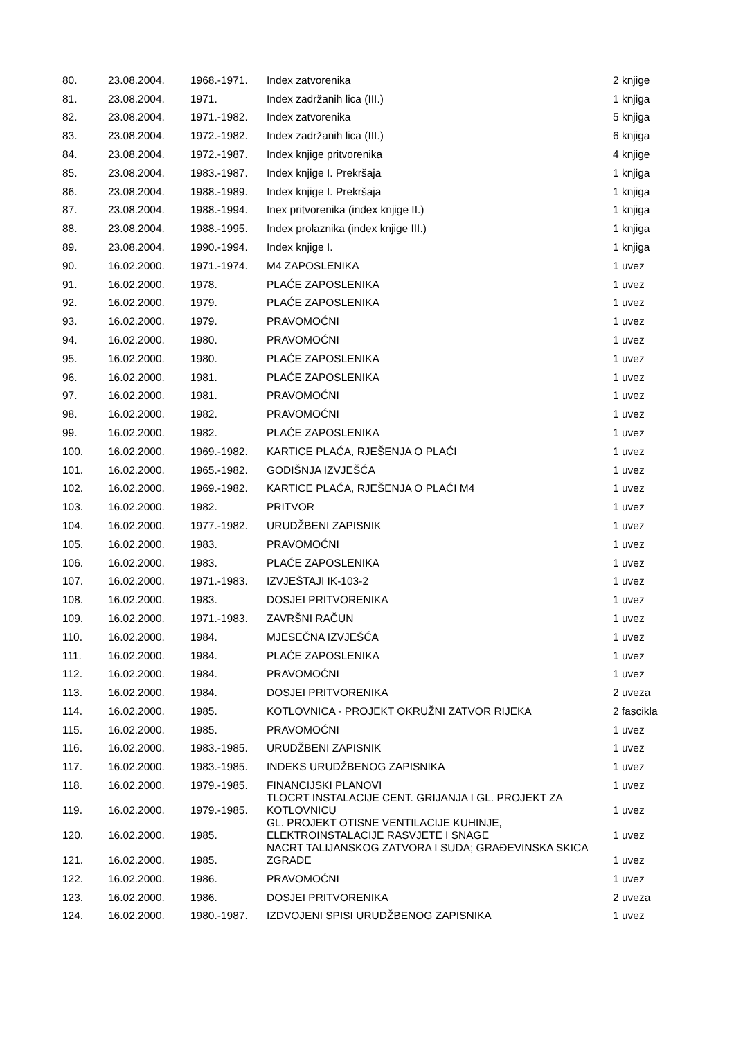| 80. | 23.08.2004. | 1968.-1971. | Index zatvorenika | 2 knjige |
| 81. | 23.08.2004. | 1971. | Index zadržanih lica (III.) | 1 knjiga |
| 82. | 23.08.2004. | 1971.-1982. | Index zatvorenika | 5 knjiga |
| 83. | 23.08.2004. | 1972.-1982. | Index zadržanih lica (III.) | 6 knjiga |
| 84. | 23.08.2004. | 1972.-1987. | Index knjige pritvorenika | 4 knjige |
| 85. | 23.08.2004. | 1983.-1987. | Index knjige I. Prekršaja | 1 knjiga |
| 86. | 23.08.2004. | 1988.-1989. | Index knjige I. Prekršaja | 1 knjiga |
| 87. | 23.08.2004. | 1988.-1994. | Inex pritvorenika (index knjige II.) | 1 knjiga |
| 88. | 23.08.2004. | 1988.-1995. | Index prolaznika (index knjige III.) | 1 knjiga |
| 89. | 23.08.2004. | 1990.-1994. | Index knjige I. | 1 knjiga |
| 90. | 16.02.2000. | 1971.-1974. | M4 ZAPOSLENIKA | 1 uvez |
| 91. | 16.02.2000. | 1978. | PLAĆE ZAPOSLENIKA | 1 uvez |
| 92. | 16.02.2000. | 1979. | PLAĆE ZAPOSLENIKA | 1 uvez |
| 93. | 16.02.2000. | 1979. | PRAVOMOĆNI | 1 uvez |
| 94. | 16.02.2000. | 1980. | PRAVOMOĆNI | 1 uvez |
| 95. | 16.02.2000. | 1980. | PLAĆE ZAPOSLENIKA | 1 uvez |
| 96. | 16.02.2000. | 1981. | PLAĆE ZAPOSLENIKA | 1 uvez |
| 97. | 16.02.2000. | 1981. | PRAVOMOĆNI | 1 uvez |
| 98. | 16.02.2000. | 1982. | PRAVOMOĆNI | 1 uvez |
| 99. | 16.02.2000. | 1982. | PLAĆE ZAPOSLENIKA | 1 uvez |
| 100. | 16.02.2000. | 1969.-1982. | KARTICE PLAĆA, RJEŠENJA O PLAĆI | 1 uvez |
| 101. | 16.02.2000. | 1965.-1982. | GODIŠNJA IZVJEŠĆA | 1 uvez |
| 102. | 16.02.2000. | 1969.-1982. | KARTICE PLAĆA, RJEŠENJA O PLAĆI M4 | 1 uvez |
| 103. | 16.02.2000. | 1982. | PRITVOR | 1 uvez |
| 104. | 16.02.2000. | 1977.-1982. | URUDŽBENI ZAPISNIK | 1 uvez |
| 105. | 16.02.2000. | 1983. | PRAVOMOĆNI | 1 uvez |
| 106. | 16.02.2000. | 1983. | PLAĆE ZAPOSLENIKA | 1 uvez |
| 107. | 16.02.2000. | 1971.-1983. | IZVJEŠTAJI IK-103-2 | 1 uvez |
| 108. | 16.02.2000. | 1983. | DOSJEI PRITVORENIKA | 1 uvez |
| 109. | 16.02.2000. | 1971.-1983. | ZAVRŠNI RAČUN | 1 uvez |
| 110. | 16.02.2000. | 1984. | MJESEČNA IZVJEŠĆA | 1 uvez |
| 111. | 16.02.2000. | 1984. | PLAĆE ZAPOSLENIKA | 1 uvez |
| 112. | 16.02.2000. | 1984. | PRAVOMOĆNI | 1 uvez |
| 113. | 16.02.2000. | 1984. | DOSJEI PRITVORENIKA | 2 uveza |
| 114. | 16.02.2000. | 1985. | KOTLOVNICA - PROJEKT OKRUŽNI ZATVOR RIJEKA | 2 fascikla |
| 115. | 16.02.2000. | 1985. | PRAVOMOĆNI | 1 uvez |
| 116. | 16.02.2000. | 1983.-1985. | URUDŽBENI ZAPISNIK | 1 uvez |
| 117. | 16.02.2000. | 1983.-1985. | INDEKS URUDŽBENOG ZAPISNIKA | 1 uvez |
| 118. | 16.02.2000. | 1979.-1985. | FINANCIJSKI PLANOVI | 1 uvez |
| 119. | 16.02.2000. | 1979.-1985. | TLOCRT INSTALACIJE CENT. GRIJANJA I GL. PROJEKT ZA KOTLOVNICU | 1 uvez |
| 120. | 16.02.2000. | 1985. | GL. PROJEKT OTISNE VENTILACIJE KUHINJE, ELEKTROINSTALACIJE RASVJETE I SNAGE | 1 uvez |
| 121. | 16.02.2000. | 1985. | NACRT TALIJANSKOG ZATVORA I SUDA; GRAĐEVINSKA SKICA ZGRADE | 1 uvez |
| 122. | 16.02.2000. | 1986. | PRAVOMOĆNI | 1 uvez |
| 123. | 16.02.2000. | 1986. | DOSJEI PRITVORENIKA | 2 uveza |
| 124. | 16.02.2000. | 1980.-1987. | IZDVOJENI SPISI URUDŽBENOG ZAPISNIKA | 1 uvez |